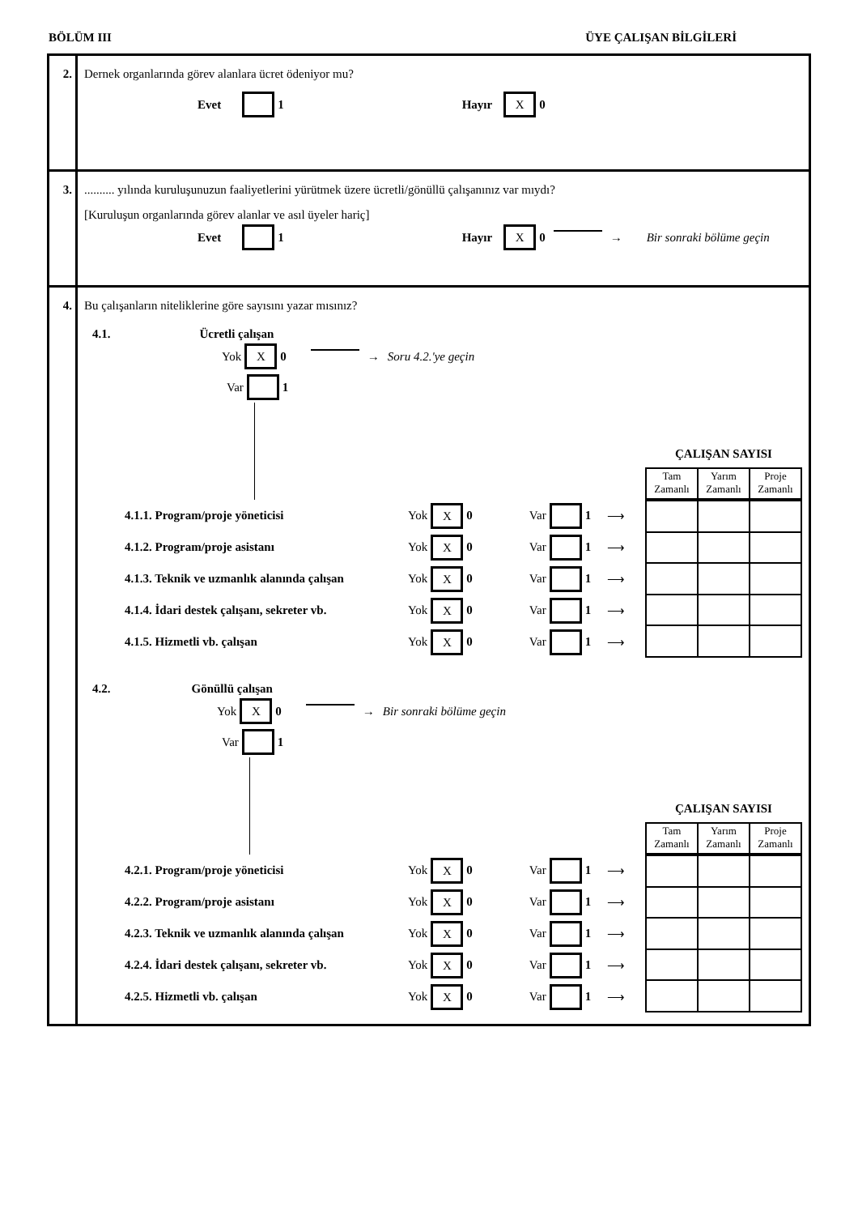BÖLÜM III ÜYE ÇALIŞAN BİLGİLERİ
2. Dernek organlarında görev alanlara ücret ödeniyor mu?
Evet 1 Hayır X 0
3. .......... yılında kuruluşunuzun faaliyetlerini yürütmek üzere ücretli/gönüllü çalışanınız var mıydı?
[Kuruluşun organlarında görev alanlar ve asıl üyeler hariç]
Evet 1 Hayır X 0 → Bir sonraki bölüme geçin
4. Bu çalışanların niteliklerine göre sayısını yazar mısınız?
4.1. Ücretli çalışan
Yok X 0 → Soru 4.2.'ye geçin
Var 1
ÇALIŞAN SAYISI
| Tam Zamanlı | Yarım Zamanlı | Proje Zamanlı |
4.1.1. Program/proje yöneticisi Yok X 0 Var 1 ⟶
4.1.2. Program/proje asistanı Yok X 0 Var 1 ⟶
4.1.3. Teknik ve uzmanlık alanında çalışan Yok X 0 Var 1 ⟶
4.1.4. İdari destek çalışanı, sekreter vb. Yok X 0 Var 1 ⟶
4.1.5. Hizmetli vb. çalışan Yok X 0 Var 1 ⟶
4.2. Gönüllü çalışan
Yok X 0 → Bir sonraki bölüme geçin
Var 1
ÇALIŞAN SAYISI
| Tam Zamanlı | Yarım Zamanlı | Proje Zamanlı |
4.2.1. Program/proje yöneticisi Yok X 0 Var 1 ⟶
4.2.2. Program/proje asistanı Yok X 0 Var 1 ⟶
4.2.3. Teknik ve uzmanlık alanında çalışan Yok X 0 Var 1 ⟶
4.2.4. İdari destek çalışanı, sekreter vb. Yok X 0 Var 1 ⟶
4.2.5. Hizmetli vb. çalışan Yok X 0 Var 1 ⟶